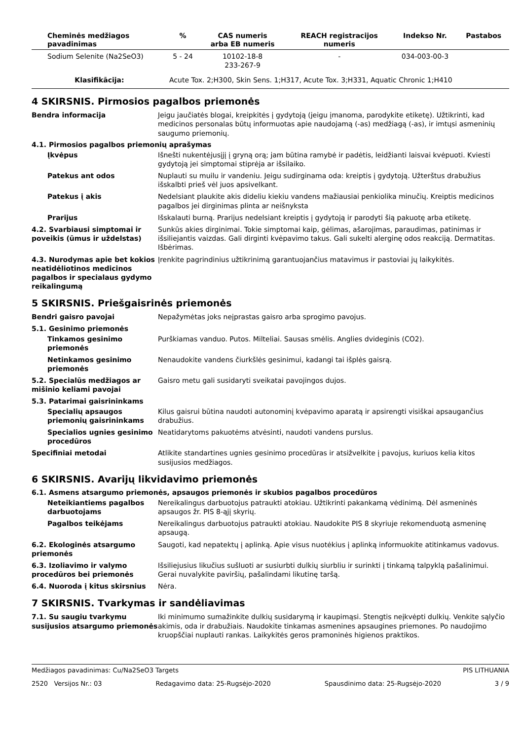| Cheminės medžiagos pavadinimas | % | CAS numeris arba EB numeris | REACH registracijos numeris | Indekso Nr. | Pastabos |
| --- | --- | --- | --- | --- | --- |
| Sodium Selenite (Na2SeO3) | 5 - 24 | 10102-18-8 233-267-9 | - | 034-003-00-3 | |
| Klasifikācija: | Acute Tox. 2;H300, Skin Sens. 1;H317, Acute Tox. 3;H331, Aquatic Chronic 1;H410 | | | | |
4 SKIRSNIS. Pirmosios pagalbos priemonės
Bendra informacija Jeigu jaučiatės blogai, kreipkitės į gydytoją (jeigu įmanoma, parodykite etiketę). Užtikrinti, kad medicinos personalas būtų informuotas apie naudojamą (-as) medžiagą (-as), ir imtųsi asmeninių saugumo priemonių.
4.1. Pirmosios pagalbos priemonių aprašymas
Įkvėpus Išnešti nukentėjusįjį į gryną orą; jam būtina ramybė ir padėtis, leidžianti laisvai kvėpuoti. Kviesti gydytoją jei simptomai stiprėja ar išsilaiko.
Patekus ant odos Nuplauti su muilu ir vandeniu. Jeigu sudirginama oda: kreiptis į gydytoją. Užterštus drabužius išskalbti prieš vėl juos apsivelkant.
Patekus į akis Nedelsiant plaukite akis dideliu kiekiu vandens mažiausiai penkiolika minučių. Kreiptis medicinos pagalbos jei dirginimas plinta ar neišnyksta
Prarijus Išskalauti burną. Prarijus nedelsiant kreiptis į gydytoją ir parodyti šią pakuotę arba etiketę.
4.2. Svarbiausi simptomai ir poveikis (ūmus ir uždelstas)
Sunkūs akies dirginimai. Tokie simptomai kaip, gėlimas, ašarojimas, paraudimas, patinimas ir išsiliejantis vaizdas. Gali dirginti kvėpavimo takus. Gali sukelti alerginę odos reakciją. Dermatitas. Išbėrimas.
4.3. Nurodymas apie bet kokios neatidėliotinos medicinos pagalbos ir specialaus gydymo reikalingumą
Įrenkite pagrindinius užtikrinimą garantuojančius matavimus ir pastoviai jų laikykitės.
5 SKIRSNIS. Priešgaisrinės priemonės
Bendri gaisro pavojai Nepažymėtas joks neįprastas gaisro arba sprogimo pavojus.
5.1. Gesinimo priemonės
Tinkamos gesinimo priemonės
Purškiamas vanduo. Putos. Milteliai. Sausas smėlis. Anglies dvideginis (CO2).
Netinkamos gesinimo priemonės
Nenaudokite vandens čiurkšlės gesinimui, kadangi tai išplės gaisrą.
5.2. Specialūs medžiagos ar mišinio keliami pavojai
Gaisro metu gali susidaryti sveikatai pavojingos dujos.
5.3. Patarimai gaisrininkams
Specialių apsaugos priemonių gaisrininkams
Kilus gaisrui būtina naudoti autonominį kvėpavimo aparatą ir apsirengti visiškai apsaugančius drabužius.
Specialios ugnies gesinimo procedūros
Neatidarytoms pakuotėms atvėsinti, naudoti vandens purslus.
Specifiniai metodai Atlikite standartines ugnies gesinimo procedūras ir atsižvelkite į pavojus, kuriuos kelia kitos susijusios medžiagos.
6 SKIRSNIS. Avarijų likvidavimo priemonės
6.1. Asmens atsargumo priemonės, apsaugos priemonės ir skubios pagalbos procedūros
Neteikiantiems pagalbos darbuotojams
Nereikalingus darbuotojus patraukti atokiau. Užtikrinti pakankamą vėdinimą. Dėl asmeninės apsaugos žr. PIS 8-ąjį skyrių.
Pagalbos teikėjams Nereikalingus darbuotojus patraukti atokiau. Naudokite PIS 8 skyriuje rekomenduotą asmeninę apsaugą.
6.2. Ekologinės atsargumo priemonės
Saugoti, kad nepatektų į aplinką. Apie visus nuotėkius į aplinką informuokite atitinkamus vadovus.
6.3. Izoliavimo ir valymo procedūros bei priemonės
Išsiliejusius likučius sušluoti ar susiurbti dulkių siurbliu ir surinkti į tinkamą talpyklą pašalinimui. Gerai nuvalykite paviršių, pašalindami likutinę taršą.
6.4. Nuoroda į kitus skirsnius Nėra.
7 SKIRSNIS. Tvarkymas ir sandėliavimas
7.1. Su saugiu tvarkymu susijusios atsargumo priemonės
Iki minimumo sumažinkite dulkių susidarymą ir kaupimąsi. Stengtis neįkvėpti dulkių. Venkite sąlyčio akimis, oda ir drabužiais. Naudokite tinkamas asmenines apsaugines priemones. Po naudojimo kruopščiai nuplauti rankas. Laikykitės geros pramoninės higienos praktikos.
Medžiagos pavadinimas: Cu/Na2SeO3 Targets PIS LITHUANIA
2520 Versijos Nr.: 03 Redagavimo data: 25-Rugsėjo-2020 Spausdinimo data: 25-Rugsėjo-2020 3 / 9